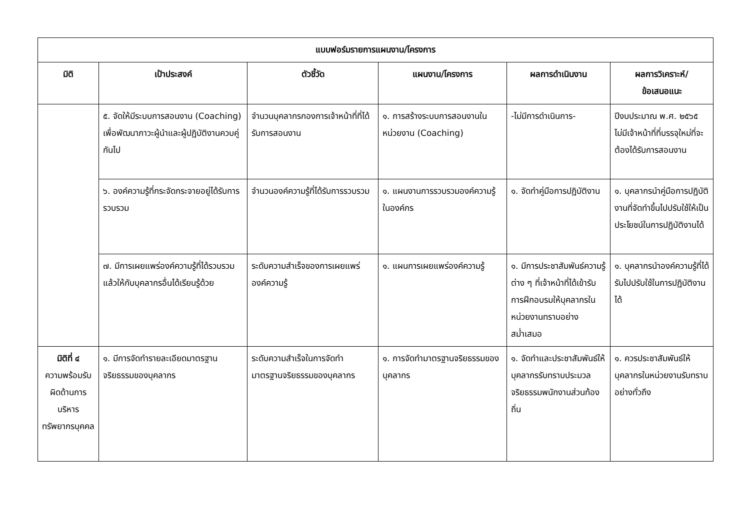| แบบฟอร์มรายการแผนงาน/โครงการ | | | | | |
| --- | --- | --- | --- | --- | --- |
| มิติ | เป้าประสงค์ | ตัวชี้วัด | แผนงาน/โครงการ | ผลการดำเนินงาน | ผลการวิเคราะห์/ ข้อเสนอแนะ |
| | ๕. จัดให้มีระบบการสอนงาน (Coaching) เพื่อพัฒนาภาวะผู้นำและผู้ปฏิบัติงานควบคู่กันไป | จำนวนบุคลากรกองการเจ้าหน้าที่ที่ได้รับการสอนงาน | ๑. การสร้างระบบการสอนงานในหน่วยงาน (Coaching) | -ไม่มีการดำเนินการ- | ปีงบประมาณ พ.ศ. ๒๕๖๕ ไม่มีเจ้าหน้าที่ที่บรรจุใหม่ที่จะต้องได้รับการสอนงาน |
| | ๖. องค์ความรู้ที่กระจัดกระจายอยู่ได้รับการรวบรวม | จำนวนองค์ความรู้ที่ได้รับการรวบรวม | ๑. แผนงานการรวบรวมองค์ความรู้ในองค์กร | ๑. จัดทำคู่มือการปฏิบัติงาน | ๑. บุคลากรนำคู่มือการปฏิบัติงานที่จัดทำขึ้นไปปรับใช้ให้เป็นประโยชน์ในการปฏิบัติงานได้ |
| | ๗. มีการเผยแพร่องค์ความรู้ที่ได้รวบรวมแล้วให้กับบุคลากรอื่นได้เรียนรู้ด้วย | ระดับความสำเร็จของการเผยแพร่องค์ความรู้ | ๑. แผนการเผยแพร่องค์ความรู้ | ๑. มีการประชาสัมพันธ์ความรู้ต่าง ๆ ที่เจ้าหน้าที่ได้เข้ารับการฝึกอบรมให้บุคลากรในหน่วยงานทราบอย่างสม่ำเสมอ | ๑. บุคลากรนำองค์ความรู้ที่ได้รับไปปรับใช้ในการปฏิบัติงานได้ |
| มิติที่ ๔ ความพร้อมรับผิดด้านการบริหารทรัพยากรบุคคล | ๑. มีการจัดทำรายละเอียดมาตรฐานจริยธรรมของบุคลากร | ระดับความสำเร็จในการจัดทำมาตรฐานจริยธรรมของบุคลากร | ๑. การจัดทำมาตรฐานจริยธรรมของบุคลากร | ๑. จัดทำและประชาสัมพันธ์ให้บุคลากรรับทราบประมวลจริยธรรมพนักงานส่วนท้องถิ่น | ๑. ควรประชาสัมพันธ์ให้บุคลากรในหน่วยงานรับทราบอย่างทั่วถึง |